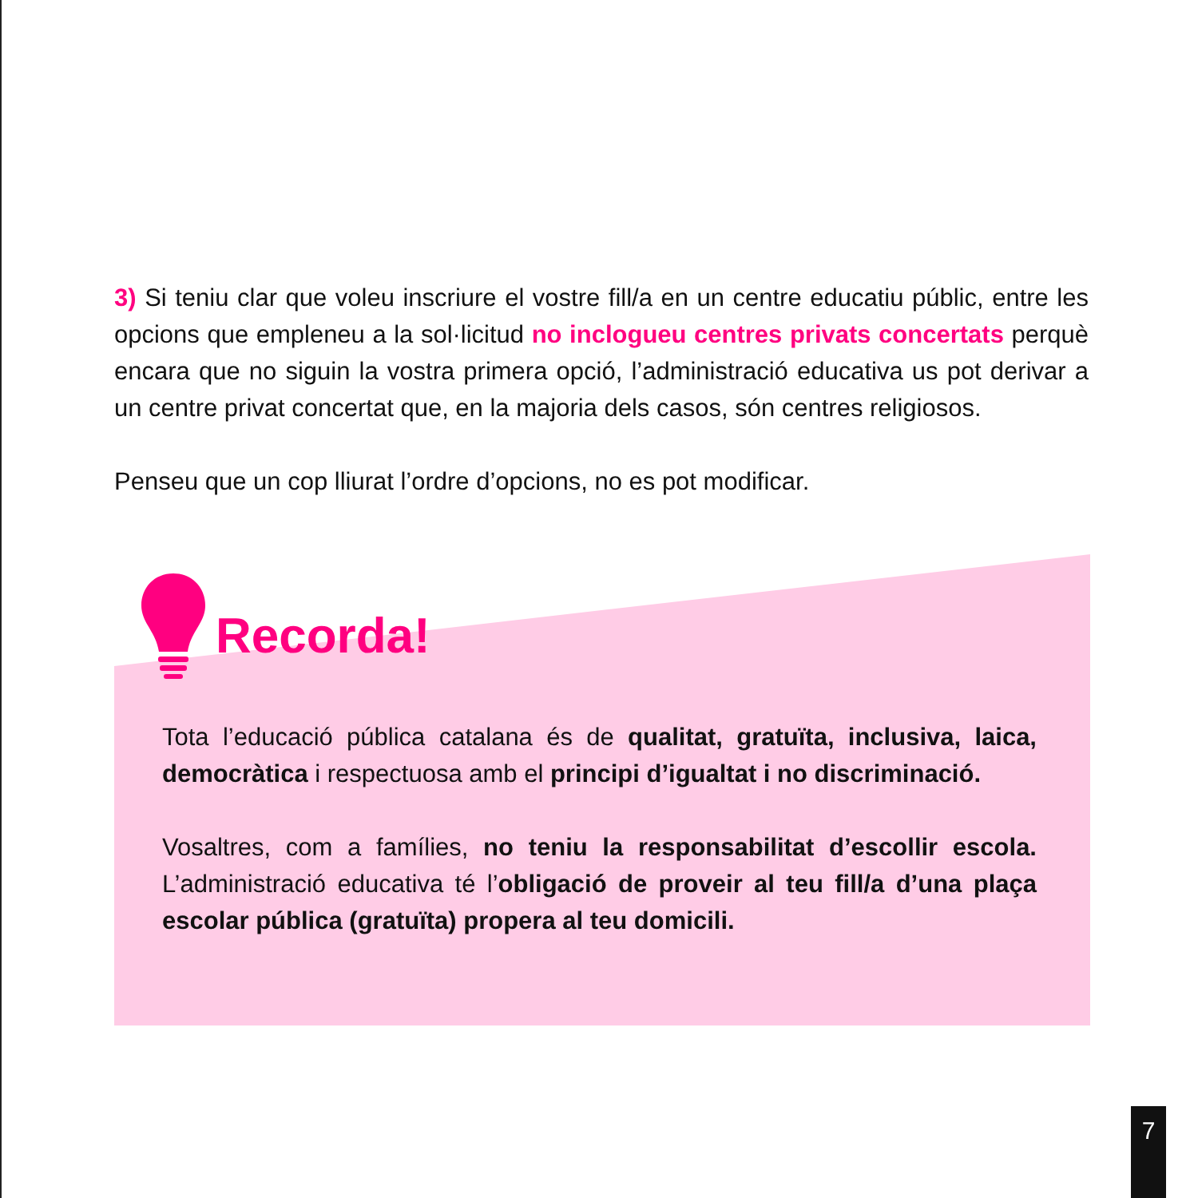3) Si teniu clar que voleu inscriure el vostre fill/a en un centre educatiu públic, entre les opcions que empleneu a la sol·licitud no inclogueu centres privats concertats perquè encara que no siguin la vostra primera opció, l’administració educativa us pot derivar a un centre privat concertat que, en la majoria dels casos, són centres religiosos.
Penseu que un cop lliurat l’ordre d’opcions, no es pot modificar.
Recorda!
Tota l’educació pública catalana és de qualitat, gratuïta, inclusiva, laica, democràtica i respectuosa amb el principi d’igualtat i no discriminació.
Vosaltres, com a famílies, no teniu la responsabilitat d’escollir escola. L’administració educativa té l’obligació de proveir al teu fill/a d’una plaça escolar pública (gratuïta) propera al teu domicili.
7